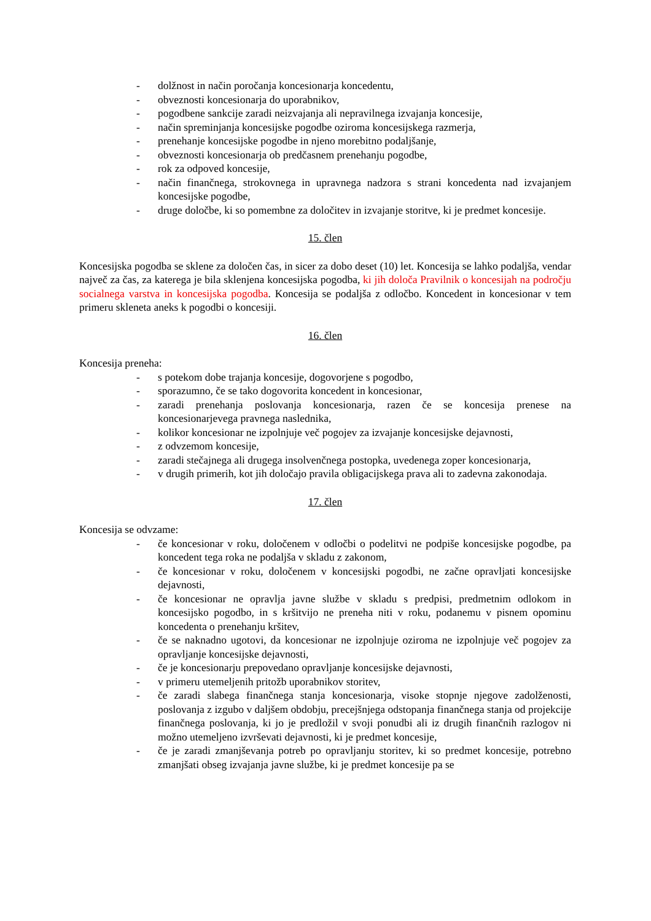- dolžnost in način poročanja koncesionarja koncedentu,
- obveznosti koncesionarja do uporabnikov,
- pogodbene sankcije zaradi neizvajanja ali nepravilnega izvajanja koncesije,
- način spreminjanja koncesijske pogodbe oziroma koncesijskega razmerja,
- prenehanje koncesijske pogodbe in njeno morebitno podaljšanje,
- obveznosti koncesionarja ob predčasnem prenehanju pogodbe,
- rok za odpoved koncesije,
- način finančnega, strokovnega in upravnega nadzora s strani koncedenta nad izvajanjem koncesijske pogodbe,
- druge določbe, ki so pomembne za določitev in izvajanje storitve, ki je predmet koncesije.
15. člen
Koncesijska pogodba se sklene za določen čas, in sicer za dobo deset (10) let. Koncesija se lahko podaljša, vendar največ za čas, za katerega je bila sklenjena koncesijska pogodba, ki jih določa Pravilnik o koncesijah na področju socialnega varstva in koncesijska pogodba. Koncesija se podaljša z odločbo. Koncedent in koncesionar v tem primeru skleneta aneks k pogodbi o koncesiji.
16. člen
Koncesija preneha:
- s potekom dobe trajanja koncesije, dogovorjene s pogodbo,
- sporazumno, če se tako dogovorita koncedent in koncesionar,
- zaradi prenehanja poslovanja koncesionarja, razen če se koncesija prenese na koncesionarjevega pravnega naslednika,
- kolikor koncesionar ne izpolnjuje več pogojev za izvajanje koncesijske dejavnosti,
- z odvzemom koncesije,
- zaradi stečajnega ali drugega insolvenčnega postopka, uvedenega zoper koncesionarja,
- v drugih primerih, kot jih določajo pravila obligacijskega prava ali to zadevna zakonodaja.
17. člen
Koncesija se odvzame:
- če koncesionar v roku, določenem v odločbi o podelitvi ne podpiše koncesijske pogodbe, pa koncedent tega roka ne podaljša v skladu z zakonom,
- če koncesionar v roku, določenem v koncesijski pogodbi, ne začne opravljati koncesijske dejavnosti,
- če koncesionar ne opravlja javne službe v skladu s predpisi, predmetnim odlokom in koncesijsko pogodbo, in s kršitvijo ne preneha niti v roku, podanemu v pisnem opominu koncedenta o prenehanju kršitev,
- če se naknadno ugotovi, da koncesionar ne izpolnjuje oziroma ne izpolnjuje več pogojev za opravljanje koncesijske dejavnosti,
- če je koncesionarju prepovedano opravljanje koncesijske dejavnosti,
- v primeru utemeljenih pritožb uporabnikov storitev,
- če zaradi slabega finančnega stanja koncesionarja, visoke stopnje njegove zadolženosti, poslovanja z izgubo v daljšem obdobju, precejšnjega odstopanja finančnega stanja od projekcije finančnega poslovanja, ki jo je predložil v svoji ponudbi ali iz drugih finančnih razlogov ni možno utemeljeno izvrševati dejavnosti, ki je predmet koncesije,
- če je zaradi zmanjševanja potreb po opravljanju storitev, ki so predmet koncesije, potrebno zmanjšati obseg izvajanja javne službe, ki je predmet koncesije pa se